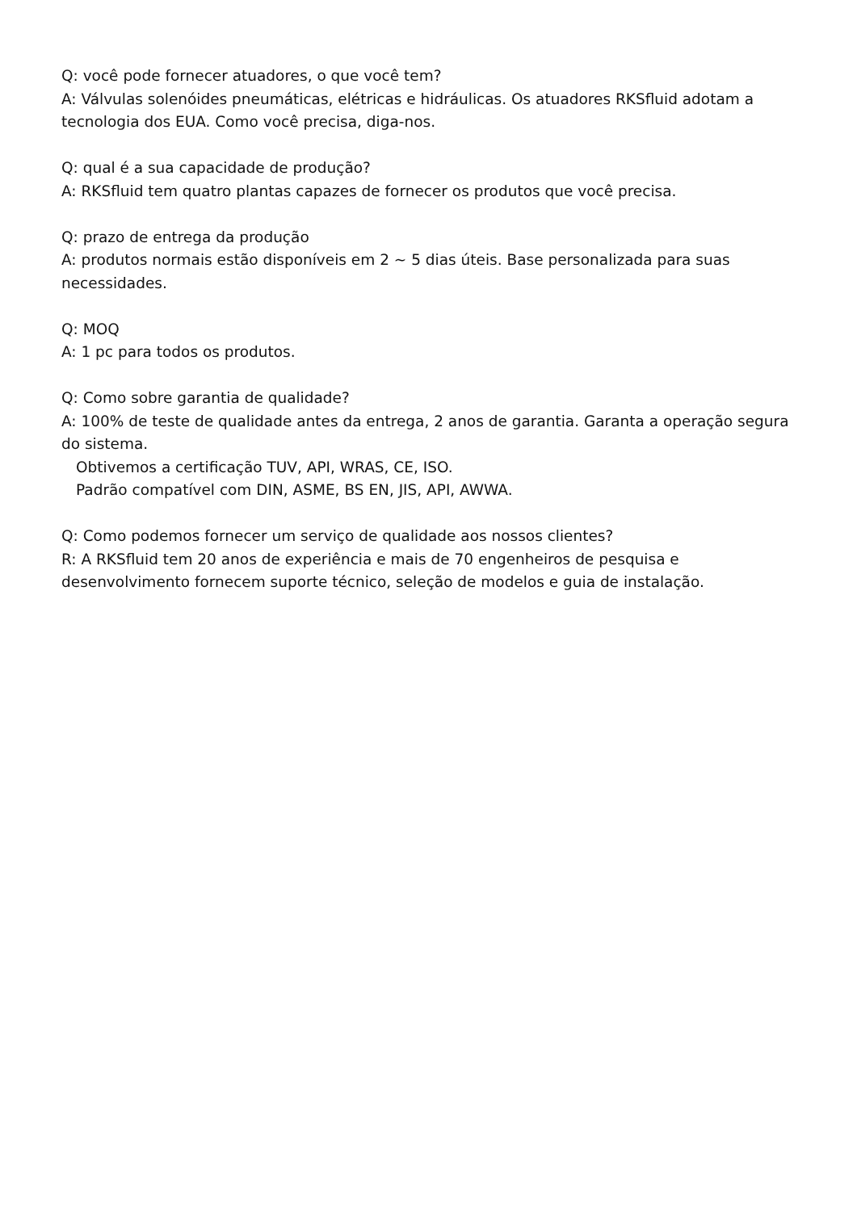Q: você pode fornecer atuadores, o que você tem?
A: Válvulas solenóides pneumáticas, elétricas e hidráulicas. Os atuadores RKSfluid adotam a tecnologia dos EUA. Como você precisa, diga-nos.
Q: qual é a sua capacidade de produção?
A: RKSfluid tem quatro plantas capazes de fornecer os produtos que você precisa.
Q: prazo de entrega da produção
A: produtos normais estão disponíveis em 2 ~ 5 dias úteis. Base personalizada para suas necessidades.
Q: MOQ
A: 1 pc para todos os produtos.
Q: Como sobre garantia de qualidade?
A: 100% de teste de qualidade antes da entrega, 2 anos de garantia. Garanta a operação segura do sistema.
Obtivemos a certificação TUV, API, WRAS, CE, ISO.
Padrão compatível com DIN, ASME, BS EN, JIS, API, AWWA.
Q: Como podemos fornecer um serviço de qualidade aos nossos clientes?
R: A RKSfluid tem 20 anos de experiência e mais de 70 engenheiros de pesquisa e desenvolvimento fornecem suporte técnico, seleção de modelos e guia de instalação.